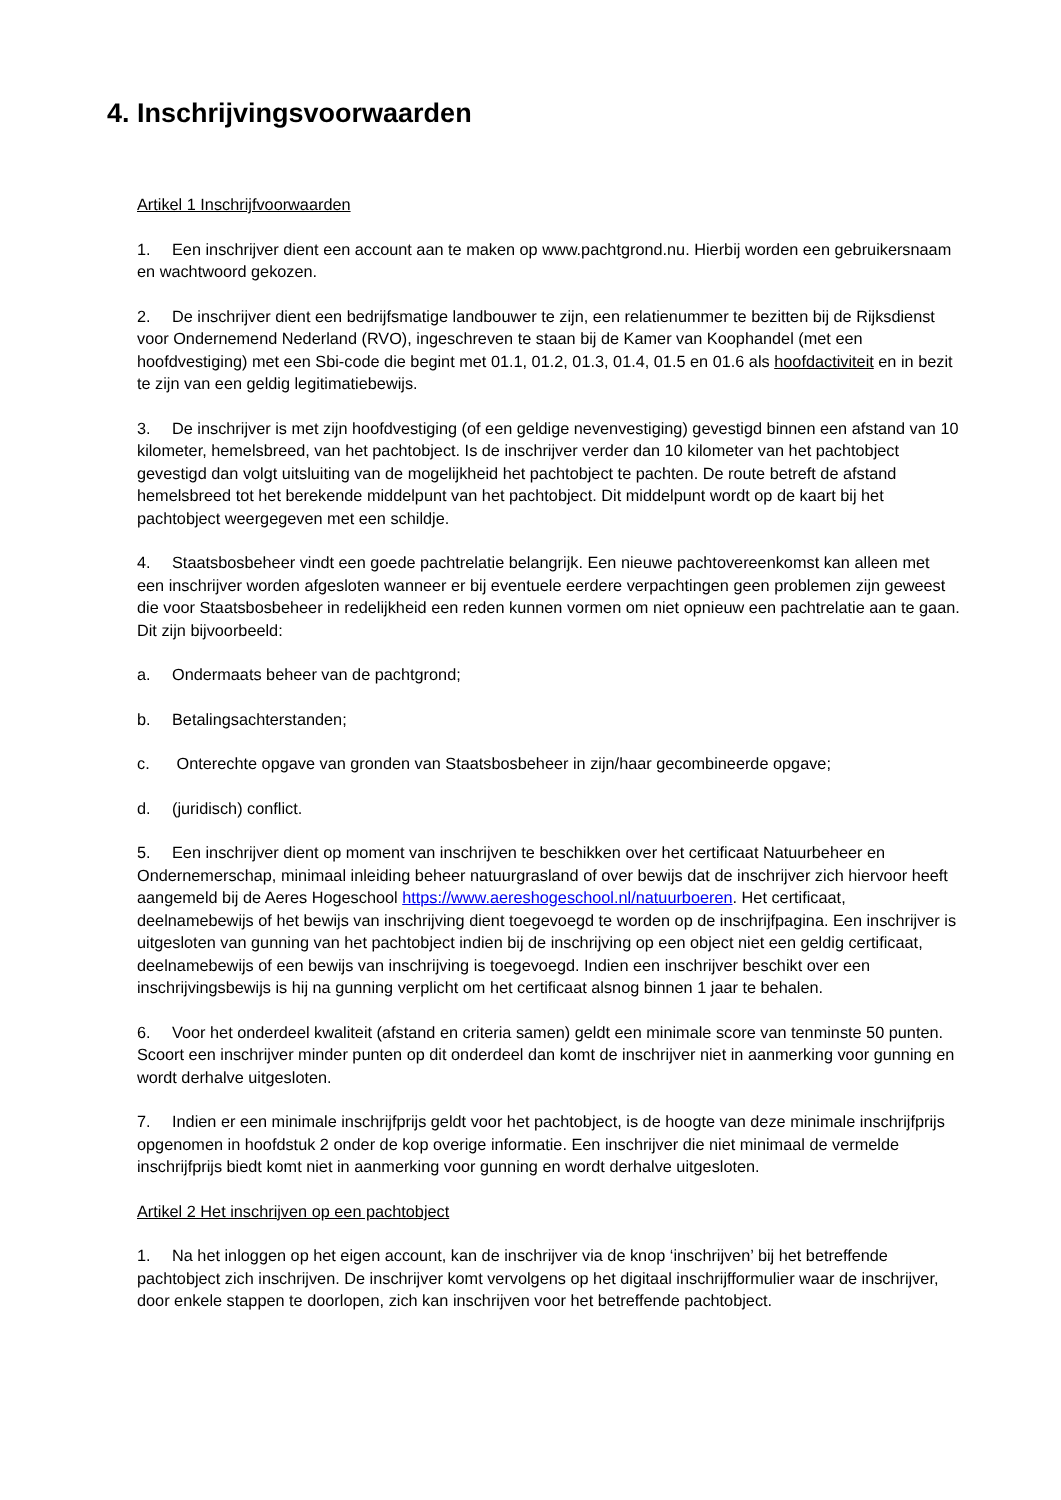4. Inschrijvingsvoorwaarden
Artikel 1 Inschrijfvoorwaarden
1. Een inschrijver dient een account aan te maken op www.pachtgrond.nu. Hierbij worden een gebruikersnaam en wachtwoord gekozen.
2. De inschrijver dient een bedrijfsmatige landbouwer te zijn, een relatienummer te bezitten bij de Rijksdienst voor Ondernemend Nederland (RVO), ingeschreven te staan bij de Kamer van Koophandel (met een hoofdvestiging) met een Sbi-code die begint met 01.1, 01.2, 01.3, 01.4, 01.5 en 01.6 als hoofdactiviteit en in bezit te zijn van een geldig legitimatiebewijs.
3. De inschrijver is met zijn hoofdvestiging (of een geldige nevenvestiging) gevestigd binnen een afstand van 10 kilometer, hemelsbreed, van het pachtobject. Is de inschrijver verder dan 10 kilometer van het pachtobject gevestigd dan volgt uitsluiting van de mogelijkheid het pachtobject te pachten. De route betreft de afstand hemelsbreed tot het berekende middelpunt van het pachtobject. Dit middelpunt wordt op de kaart bij het pachtobject weergegeven met een schildje.
4. Staatsbosbeheer vindt een goede pachtrelatie belangrijk. Een nieuwe pachtovereenkomst kan alleen met een inschrijver worden afgesloten wanneer er bij eventuele eerdere verpachtingen geen problemen zijn geweest die voor Staatsbosbeheer in redelijkheid een reden kunnen vormen om niet opnieuw een pachtrelatie aan te gaan. Dit zijn bijvoorbeeld:
a. Ondermaats beheer van de pachtgrond;
b. Betalingsachterstanden;
c. Onterechte opgave van gronden van Staatsbosbeheer in zijn/haar gecombineerde opgave;
d. (juridisch) conflict.
5. Een inschrijver dient op moment van inschrijven te beschikken over het certificaat Natuurbeheer en Ondernemerschap, minimaal inleiding beheer natuurgrasland of over bewijs dat de inschrijver zich hiervoor heeft aangemeld bij de Aeres Hogeschool https://www.aereshogeschool.nl/natuurboeren. Het certificaat, deelnamebewijs of het bewijs van inschrijving dient toegevoegd te worden op de inschrijfpagina. Een inschrijver is uitgesloten van gunning van het pachtobject indien bij de inschrijving op een object niet een geldig certificaat, deelnamebewijs of een bewijs van inschrijving is toegevoegd. Indien een inschrijver beschikt over een inschrijvingsbewijs is hij na gunning verplicht om het certificaat alsnog binnen 1 jaar te behalen.
6. Voor het onderdeel kwaliteit (afstand en criteria samen) geldt een minimale score van tenminste 50 punten. Scoort een inschrijver minder punten op dit onderdeel dan komt de inschrijver niet in aanmerking voor gunning en wordt derhalve uitgesloten.
7. Indien er een minimale inschrijfprijs geldt voor het pachtobject, is de hoogte van deze minimale inschrijfprijs opgenomen in hoofdstuk 2 onder de kop overige informatie. Een inschrijver die niet minimaal de vermelde inschrijfprijs biedt komt niet in aanmerking voor gunning en wordt derhalve uitgesloten.
Artikel 2 Het inschrijven op een pachtobject
1. Na het inloggen op het eigen account, kan de inschrijver via de knop ‘inschrijven’ bij het betreffende pachtobject zich inschrijven. De inschrijver komt vervolgens op het digitaal inschrijfformulier waar de inschrijver, door enkele stappen te doorlopen, zich kan inschrijven voor het betreffende pachtobject.